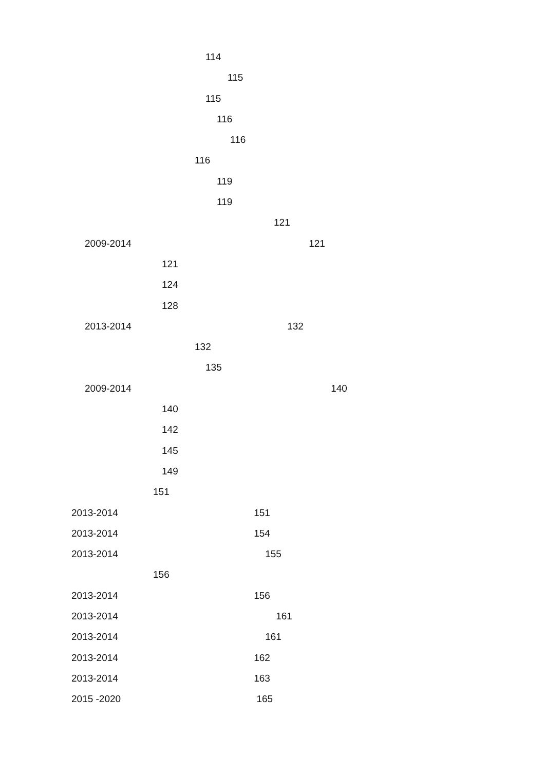114
115
115
116
116
116
119
119
121
2009-2014 121
121
124
128
2013-2014 132
132
135
2009-2014 140
140
142
145
149
151
2013-2014 151
2013-2014 154
2013-2014 155
156
2013-2014 156
2013-2014 161
2013-2014 161
2013-2014 162
2013-2014 163
2015 -2020 165